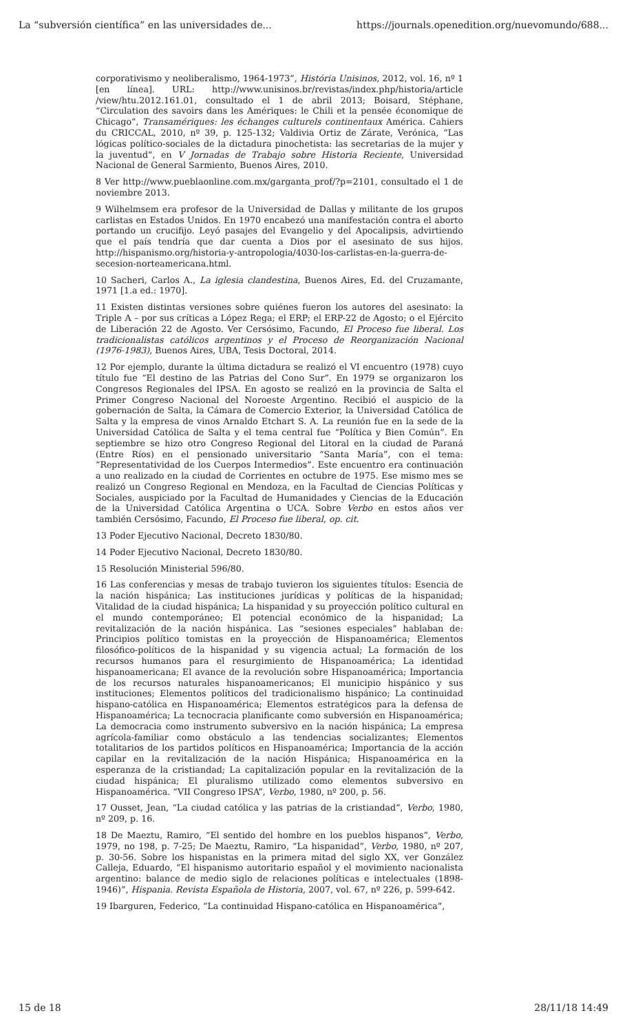La “subversión científica” en las universidades de... https://journals.openedition.org/nuevomundo/688...
corporativismo y neoliberalismo, 1964-1973”, História Unisinos, 2012, vol. 16, nº 1 [en línea]. URL: http://www.unisinos.br/revistas/index.php/historia/article /view/htu.2012.161.01, consultado el 1 de abril 2013; Boisard, Stéphane, “Circulation des savoirs dans les Amériques: le Chili et la pensée économique de Chicago”, Transamériques: les échanges culturels continentaux América. Cahiers du CRICCAL, 2010, nº 39, p. 125-132; Valdivia Ortiz de Zárate, Verónica, “Las lógicas político-sociales de la dictadura pinochetista: las secretarias de la mujer y la juventud”, en V Jornadas de Trabajo sobre Historia Reciente, Universidad Nacional de General Sarmiento, Buenos Aires, 2010.
8 Ver http://www.pueblaonline.com.mx/garganta_prof/?p=2101, consultado el 1 de noviembre 2013.
9 Wilhelmsem era profesor de la Universidad de Dallas y militante de los grupos carlistas en Estados Unidos. En 1970 encabezó una manifestación contra el aborto portando un crucifijo. Leyó pasajes del Evangelio y del Apocalipsis, advirtiendo que el país tendría que dar cuenta a Dios por el asesinato de sus hijos. http://hispanismo.org/historia-y-antropologia/4030-los-carlistas-en-la-guerra-de-secesion-norteamericana.html.
10 Sacheri, Carlos A., La iglesia clandestina, Buenos Aires, Ed. del Cruzamante, 1971 [1.a ed.: 1970].
11 Existen distintas versiones sobre quiénes fueron los autores del asesinato: la Triple A – por sus críticas a López Rega; el ERP; el ERP-22 de Agosto; o el Ejército de Liberación 22 de Agosto. Ver Cersósimo, Facundo, El Proceso fue liberal. Los tradicionalistas católicos argentinos y el Proceso de Reorganización Nacional (1976-1983), Buenos Aires, UBA, Tesis Doctoral, 2014.
12 Por ejemplo, durante la última dictadura se realizó el VI encuentro (1978) cuyo título fue “El destino de las Patrias del Cono Sur”. En 1979 se organizaron los Congresos Regionales del IPSA. En agosto se realizó en la provincia de Salta el Primer Congreso Nacional del Noroeste Argentino. Recibió el auspicio de la gobernación de Salta, la Cámara de Comercio Exterior, la Universidad Católica de Salta y la empresa de vinos Arnaldo Etchart S. A. La reunión fue en la sede de la Universidad Católica de Salta y el tema central fue “Política y Bien Común”. En septiembre se hizo otro Congreso Regional del Litoral en la ciudad de Paraná (Entre Ríos) en el pensionado universitario “Santa María”, con el tema: “Representatividad de los Cuerpos Intermedios”. Este encuentro era continuación a uno realizado en la ciudad de Corrientes en octubre de 1975. Ese mismo mes se realizó un Congreso Regional en Mendoza, en la Facultad de Ciencias Políticas y Sociales, auspiciado por la Facultad de Humanidades y Ciencias de la Educación de la Universidad Católica Argentina o UCA. Sobre Verbo en estos años ver también Cersósimo, Facundo, El Proceso fue liberal, op. cit.
13 Poder Ejecutivo Nacional, Decreto 1830/80.
14 Poder Ejecutivo Nacional, Decreto 1830/80.
15 Resolución Ministerial 596/80.
16 Las conferencias y mesas de trabajo tuvieron los siguientes títulos: Esencia de la nación hispánica; Las instituciones jurídicas y políticas de la hispanidad; Vitalidad de la ciudad hispánica; La hispanidad y su proyección político cultural en el mundo contemporáneo; El potencial económico de la hispanidad; La revitalización de la nación hispánica. Las “sesiones especiales” hablaban de: Principios político tomistas en la proyección de Hispanoamérica; Elementos filosófico-políticos de la hispanidad y su vigencia actual; La formación de los recursos humanos para el resurgimiento de Hispanoamérica; La identidad hispanoamericana; El avance de la revolución sobre Hispanoamérica; Importancia de los recursos naturales hispanoamericanos; El municipio hispánico y sus instituciones; Elementos políticos del tradicionalismo hispánico; La continuidad hispano-católica en Hispanoamérica; Elementos estratégicos para la defensa de Hispanoamérica; La tecnocracia planificante como subversión en Hispanoamérica; La democracia como instrumento subversivo en la nación hispánica; La empresa agrícola-familiar como obstáculo a las tendencias socializantes; Elementos totalitarios de los partidos políticos en Hispanoamérica; Importancia de la acción capilar en la revitalización de la nación Hispánica; Hispanoamérica en la esperanza de la cristiandad; La capitalización popular en la revitalización de la ciudad hispánica; El pluralismo utilizado como elementos subversivo en Hispanoamérica. “VII Congreso IPSA”, Verbo, 1980, nº 200, p. 56.
17 Ousset, Jean, “La ciudad católica y las patrias de la cristiandad”, Verbo, 1980, nº 209, p. 16.
18 De Maeztu, Ramiro, “El sentido del hombre en los pueblos hispanos”, Verbo, 1979, no 198, p. 7-25; De Maeztu, Ramiro, “La hispanidad”, Verbo, 1980, nº 207, p. 30-56. Sobre los hispanistas en la primera mitad del siglo XX, ver González Calleja, Eduardo, “El hispanismo autoritario español y el movimiento nacionalista argentino: balance de medio siglo de relaciones políticas e intelectuales (1898-1946)”, Hispania. Revista Española de Historia, 2007, vol. 67, nº 226, p. 599-642.
19 Ibarguren, Federico, “La continuidad Hispano-católica en Hispanoamérica”,
15 de 18 28/11/18 14:49